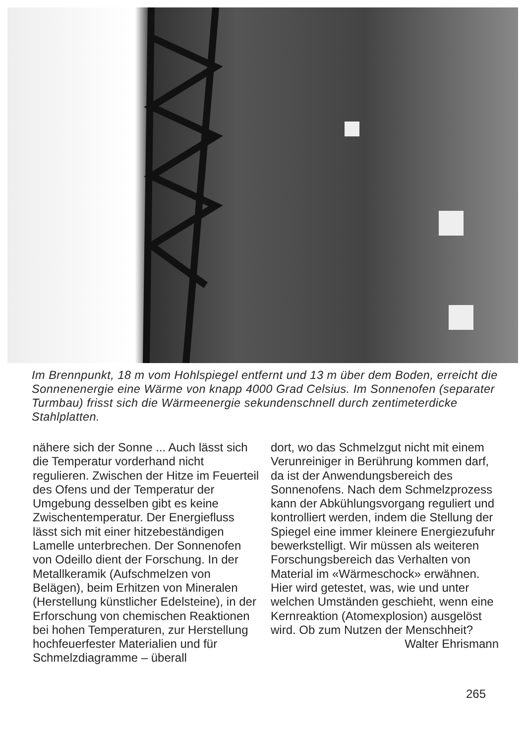Im Brennpunkt, 18 m vom Hohlspiegel entfernt und 13 m über dem Boden, erreicht die Sonnenenergie eine Wärme von knapp 4000 Grad Celsius. Im Sonnenofen (separater Turmbau) frisst sich die Wärmeenergie sekundenschnell durch zentimeterdicke Stahlplatten.
nähere sich der Sonne ... Auch lässt sich die Temperatur vorderhand nicht regulieren. Zwischen der Hitze im Feuerteil des Ofens und der Temperatur der Umgebung desselben gibt es keine Zwischentemperatur. Der Energiefluss lässt sich mit einer hitzebeständigen Lamelle unterbrechen. Der Sonnenofen von Odeillo dient der Forschung. In der Metallkeramik (Aufschmelzen von Belägen), beim Erhitzen von Mineralen (Herstellung künstlicher Edelsteine), in der Erforschung von chemischen Reaktionen bei hohen Temperaturen, zur Herstellung hochfeuerfester Materialien und für Schmelzdiagramme – überall
dort, wo das Schmelzgut nicht mit einem Verunreiniger in Berührung kommen darf, da ist der Anwendungsbereich des Sonnenofens. Nach dem Schmelzprozess kann der Abkühlungsvorgang reguliert und kontrolliert werden, indem die Stellung der Spiegel eine immer kleinere Energiezufuhr bewerkstelligt. Wir müssen als weiteren Forschungsbereich das Verhalten von Material im «Wärmeschock» erwähnen. Hier wird getestet, was, wie und unter welchen Umständen geschieht, wenn eine Kernreaktion (Atomexplosion) ausgelöst wird. Ob zum Nutzen der Menschheit? Walter Ehrismann
265